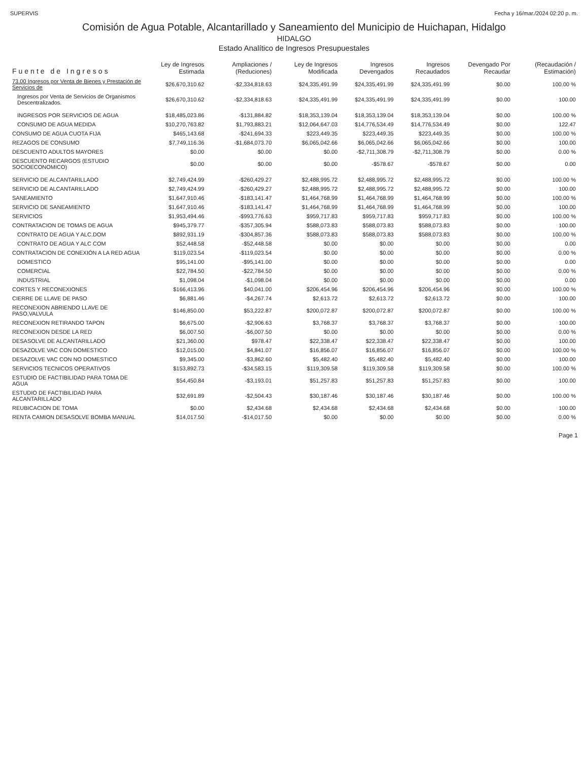SUPERVIS Fecha y 16/mar./2024 02:20 p. m.
Comisión de Agua Potable, Alcantarillado y Saneamiento del Municipio de Huichapan, Hidalgo
HIDALGO
Estado Analítico de Ingresos Presupuestales
| Fuente de Ingresos | Ley de Ingresos Estimada | Ampliaciones / (Reduciones) | Ley de Ingresos Modificada | Ingresos Devengados | Ingresos Recaudados | Devengado Por Recaudar | (Recaudación / Estimación) |
| --- | --- | --- | --- | --- | --- | --- | --- |
| 73.00 Ingresos por Venta de Bienes y Prestación de Servicios de | $26,670,310.62 | -$2,334,818.63 | $24,335,491.99 | $24,335,491.99 | $24,335,491.99 | $0.00 | 100.00 % |
| Ingresos por Venta de Servicios de Organismos Descentralizados. | $26,670,310.62 | -$2,334,818.63 | $24,335,491.99 | $24,335,491.99 | $24,335,491.99 | $0.00 | 100.00 |
| INGRESOS POR SERVICIOS DE AGUA | $18,485,023.86 | -$131,884.82 | $18,353,139.04 | $18,353,139.04 | $18,353,139.04 | $0.00 | 100.00 % |
| CONSUMO DE AGUA MEDIDA | $10,270,763.82 | $1,793,883.21 | $12,064,647.03 | $14,776,534.49 | $14,776,534.49 | $0.00 | 122.47 |
| CONSUMO DE AGUA CUOTA FIJA | $465,143.68 | -$241,694.33 | $223,449.35 | $223,449.35 | $223,449.35 | $0.00 | 100.00 % |
| REZAGOS DE CONSUMO | $7,749,116.36 | -$1,684,073.70 | $6,065,042.66 | $6,065,042.66 | $6,065,042.66 | $0.00 | 100.00 |
| DESCUENTO ADULTOS MAYORES | $0.00 | $0.00 | $0.00 | -$2,711,308.79 | -$2,711,308.79 | $0.00 | 0.00 % |
| DESCUENTO RECARGOS (ESTUDIO SOCIOECONOMICO) | $0.00 | $0.00 | $0.00 | -$578.67 | -$578.67 | $0.00 | 0.00 |
| SERVICIO DE ALCANTARILLADO | $2,749,424.99 | -$260,429.27 | $2,488,995.72 | $2,488,995.72 | $2,488,995.72 | $0.00 | 100.00 % |
| SERVICIO DE ALCANTARILLADO | $2,749,424.99 | -$260,429.27 | $2,488,995.72 | $2,488,995.72 | $2,488,995.72 | $0.00 | 100.00 |
| SANEAMIENTO | $1,647,910.46 | -$183,141.47 | $1,464,768.99 | $1,464,768.99 | $1,464,768.99 | $0.00 | 100.00 % |
| SERVICIO DE SANEAMIENTO | $1,647,910.46 | -$183,141.47 | $1,464,768.99 | $1,464,768.99 | $1,464,768.99 | $0.00 | 100.00 |
| SERVICIOS | $1,953,494.46 | -$993,776.63 | $959,717.83 | $959,717.83 | $959,717.83 | $0.00 | 100.00 % |
| CONTRATACION DE TOMAS DE AGUA | $945,379.77 | -$357,305.94 | $588,073.83 | $588,073.83 | $588,073.83 | $0.00 | 100.00 |
| CONTRATO DE AGUA Y ALC.DOM | $892,931.19 | -$304,857.36 | $588,073.83 | $588,073.83 | $588,073.83 | $0.00 | 100.00 % |
| CONTRATO DE AGUA Y ALC COM | $52,448.58 | -$52,448.58 | $0.00 | $0.00 | $0.00 | $0.00 | 0.00 |
| CONTRATACION DE CONEXIÓN A LA RED AGUA | $119,023.54 | -$119,023.54 | $0.00 | $0.00 | $0.00 | $0.00 | 0.00 % |
| DOMESTICO | $95,141.00 | -$95,141.00 | $0.00 | $0.00 | $0.00 | $0.00 | 0.00 |
| COMERCIAL | $22,784.50 | -$22,784.50 | $0.00 | $0.00 | $0.00 | $0.00 | 0.00 % |
| INDUSTRIAL | $1,098.04 | -$1,098.04 | $0.00 | $0.00 | $0.00 | $0.00 | 0.00 |
| CORTES Y RECONEXIONES | $166,413.96 | $40,041.00 | $206,454.96 | $206,454.96 | $206,454.96 | $0.00 | 100.00 % |
| CIERRE DE LLAVE DE PASO | $6,881.46 | -$4,267.74 | $2,613.72 | $2,613.72 | $2,613.72 | $0.00 | 100.00 |
| RECONEXION ABRIENDO LLAVE DE PASO,VALVULA | $146,850.00 | $53,222.87 | $200,072.87 | $200,072.87 | $200,072.87 | $0.00 | 100.00 % |
| RECONEXION RETIRANDO TAPON | $6,675.00 | -$2,906.63 | $3,768.37 | $3,768.37 | $3,768.37 | $0.00 | 100.00 |
| RECONEXION DESDE LA RED | $6,007.50 | -$6,007.50 | $0.00 | $0.00 | $0.00 | $0.00 | 0.00 % |
| DESASOLVE DE ALCANTARILLADO | $21,360.00 | $978.47 | $22,338.47 | $22,338.47 | $22,338.47 | $0.00 | 100.00 |
| DESAZOLVE VAC CON DOMESTICO | $12,015.00 | $4,841.07 | $16,856.07 | $16,856.07 | $16,856.07 | $0.00 | 100.00 % |
| DESAZOLVE VAC CON NO DOMESTICO | $9,345.00 | -$3,862.60 | $5,482.40 | $5,482.40 | $5,482.40 | $0.00 | 100.00 |
| SERVICIOS TECNICOS OPERATIVOS | $153,892.73 | -$34,583.15 | $119,309.58 | $119,309.58 | $119,309.58 | $0.00 | 100.00 % |
| ESTUDIO DE FACTIBILIDAD PARA TOMA DE AGUA | $54,450.84 | -$3,193.01 | $51,257.83 | $51,257.83 | $51,257.83 | $0.00 | 100.00 |
| ESTUDIO DE FACTIBILIDAD PARA ALCANTARILLADO | $32,691.89 | -$2,504.43 | $30,187.46 | $30,187.46 | $30,187.46 | $0.00 | 100.00 % |
| REUBICACION DE TOMA | $0.00 | $2,434.68 | $2,434.68 | $2,434.68 | $2,434.68 | $0.00 | 100.00 |
| RENTA CAMION DESASOLVE BOMBA MANUAL | $14,017.50 | -$14,017.50 | $0.00 | $0.00 | $0.00 | $0.00 | 0.00 % |
Page 1